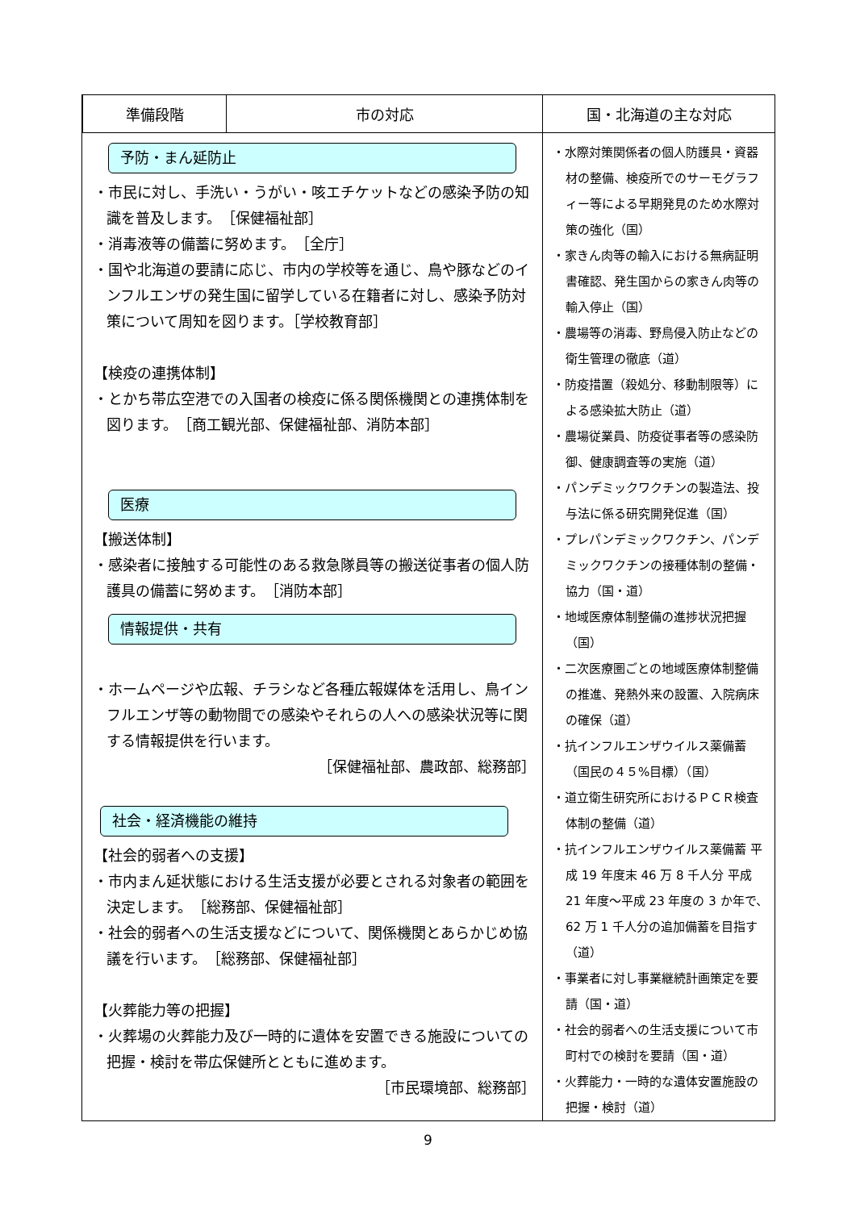| | 準備段階 | 市の対応 | 国・北海道の主な対応 |
| --- | --- | --- | --- |
| 予防・まん延防止 ・市民に対し、手洗い・うがい・咳エチケットなどの感染予防の知識を普及します。 ［保健福祉部］ ・消毒液等の備蓄に努めます。 ［全庁］ ・国や北海道の要請に応じ、市内の学校等を通じ、鳥や豚などのインフルエンザの発生国に留学している在籍者に対し、感染予防対策について周知を図ります。［学校教育部］ 【検疫の連携体制】 ・とかち帯広空港での入国者の検疫に係る関係機関との連携体制を図ります。 ［商工観光部、保健福祉部、消防本部］ 医療 【搬送体制】 ・感染者に接触する可能性のある救急隊員等の搬送従事者の個人防護具の備蓄に努めます。 ［消防本部］ 情報提供・共有 ・ホームページや広報、チラシなど各種広報媒体を活用し、鳥インフルエンザ等の動物間での感染やそれらの人への感染状況等に関する情報提供を行います。 ［保健福祉部、農政部、総務部］ 社会・経済機能の維持 【社会的弱者への支援】 ・市内まん延状態における生活支援が必要とされる対象者の範囲を決定します。 ［総務部、保健福祉部］ ・社会的弱者への生活支援などについて、関係機関とあらかじめ協議を行います。 ［総務部、保健福祉部］ 【火葬能力等の把握】 ・火葬場の火葬能力及び一時的に遺体を安置できる施設についての把握・検討を帯広保健所とともに進めます。 ［市民環境部、総務部］ | | | ・水際対策関係者の個人防護具・資器材の整備、検疫所でのサーモグラフィー等による早期発見のため水際対策の強化（国） ・家きん肉等の輸入における無病証明書確認、発生国からの家きん肉等の輸入停止（国） ・農場等の消毒、野鳥侵入防止などの衛生管理の徹底（道） ・防疫措置（殺処分、移動制限等）による感染拡大防止（道） ・農場従業員、防疫従事者等の感染防御、健康調査等の実施（道） ・パンデミックワクチンの製造法、投与法に係る研究開発促進（国） ・プレパンデミックワクチン、パンデミックワクチンの接種体制の整備・協力（国・道） ・地域医療体制整備の進捗状況把握（国） ・二次医療圏ごとの地域医療体制整備の推進、発熱外来の設置、入院病床の確保（道） ・抗インフルエンザウイルス薬備蓄（国民の４５%目標）（国） ・道立衛生研究所におけるＰＣＲ検査体制の整備（道） ・抗インフルエンザウイルス薬備蓄 平成 19 年度末 46 万 8 千人分 平成 21 年度～平成 23 年度の 3 か年で、62 万 1 千人分の追加備蓄を目指す（道） ・事業者に対し事業継続計画策定を要請（国・道） ・社会的弱者への生活支援について市町村での検討を要請（国・道） ・火葬能力・一時的な遺体安置施設の把握・検討（道） |
9